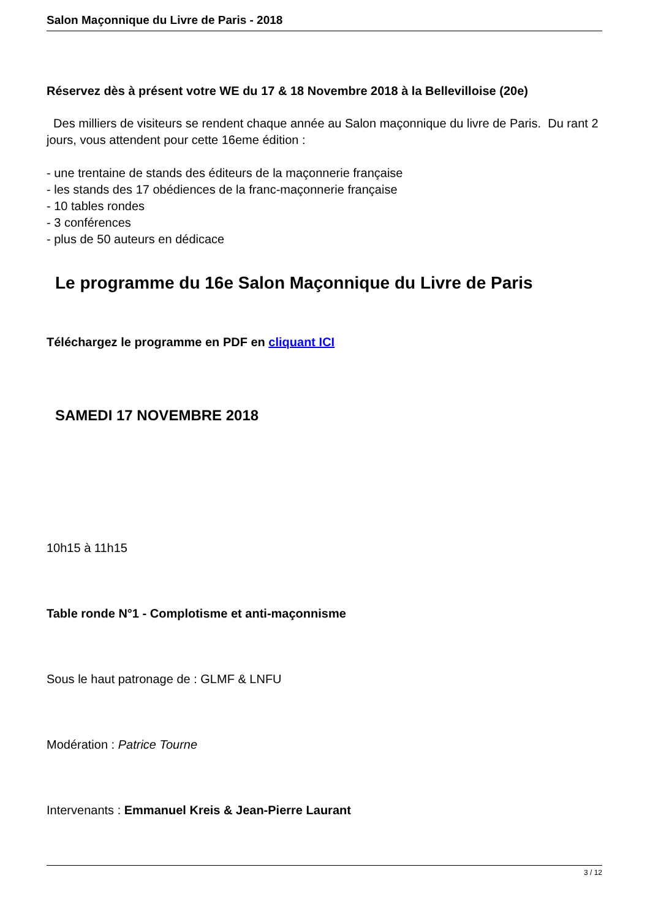Salon Maçonnique du Livre de Paris - 2018
Réservez dès à présent votre WE du 17 & 18 Novembre 2018 à la Bellevilloise (20e)
Des milliers de visiteurs se rendent chaque année au Salon maçonnique du livre de Paris. Du rant 2 jours, vous attendent pour cette 16eme édition :
- une trentaine de stands des éditeurs de la maçonnerie française
- les stands des 17 obédiences de la franc-maçonnerie française
- 10 tables rondes
- 3 conférences
- plus de 50 auteurs en dédicace
Le programme du 16e Salon Maçonnique du Livre de Paris
Téléchargez le programme en PDF en cliquant ICI
SAMEDI 17 NOVEMBRE 2018
10h15 à 11h15
Table ronde N°1 - Complotisme et anti-maçonnisme
Sous le haut patronage de : GLMF & LNFU
Modération : Patrice Tourne
Intervenants : Emmanuel Kreis & Jean-Pierre Laurant
3 / 12